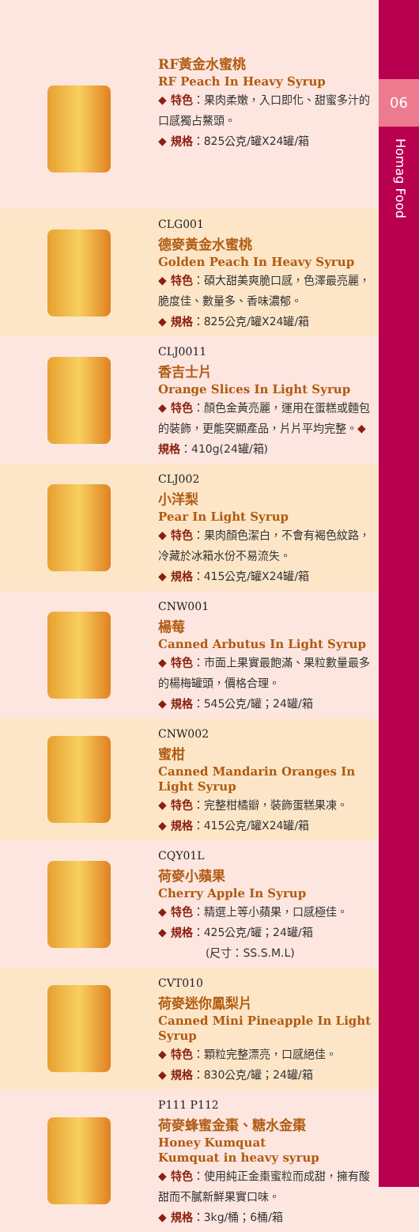06
Homag Food
RF黃金水蜜桃
RF Peach In Heavy Syrup
◆ 特色：果肉柔嫩，入口即化、甜蜜多汁的口感獨占鰲頭。
◆ 規格：825公克/罐X24罐/箱
CLG001
德麥黃金水蜜桃
Golden Peach In Heavy Syrup
◆ 特色：碩大甜美爽脆口感，色澤最亮麗，脆度佳、數量多、香味濃郁。
◆ 規格：825公克/罐X24罐/箱
CLJ0011
香吉士片
Orange Slices In Light Syrup
◆ 特色：顏色金黃亮麗，運用在蛋糕或麵包的裝飾，更能突顯產品，片片平均完整。◆ 規格：410g(24罐/箱)
CLJ002
小洋梨
Pear In Light Syrup
◆ 特色：果肉顏色潔白，不會有褐色紋路，冷藏於冰箱水份不易流失。
◆ 規格：415公克/罐X24罐/箱
CNW001
楊莓
Canned Arbutus In Light Syrup
◆ 特色：市面上果實最飽滿、果粒數量最多的楊梅罐頭，價格合理。
◆ 規格：545公克/罐；24罐/箱
CNW002
蜜柑
Canned Mandarin Oranges In Light Syrup
◆ 特色：完整柑橘瓣，裝飾蛋糕果凍。
◆ 規格：415公克/罐X24罐/箱
CQY01L
荷麥小蘋果
Cherry Apple In Syrup
◆ 特色：精選上等小蘋果，口感極佳。
◆ 規格：425公克/罐；24罐/箱
(尺寸：SS.S.M.L)
CVT010
荷麥迷你鳳梨片
Canned Mini Pineapple In Light Syrup
◆ 特色：顆粒完整漂亮，口感絕佳。
◆ 規格：830公克/罐；24罐/箱
P111 P112
荷麥蜂蜜金棗、糖水金棗
Honey Kumquat
Kumquat in heavy syrup
◆ 特色：使用純正金棗蜜粒而成甜，擁有酸甜而不膩新鮮果實口味。
◆ 規格：3kg/桶；6桶/箱